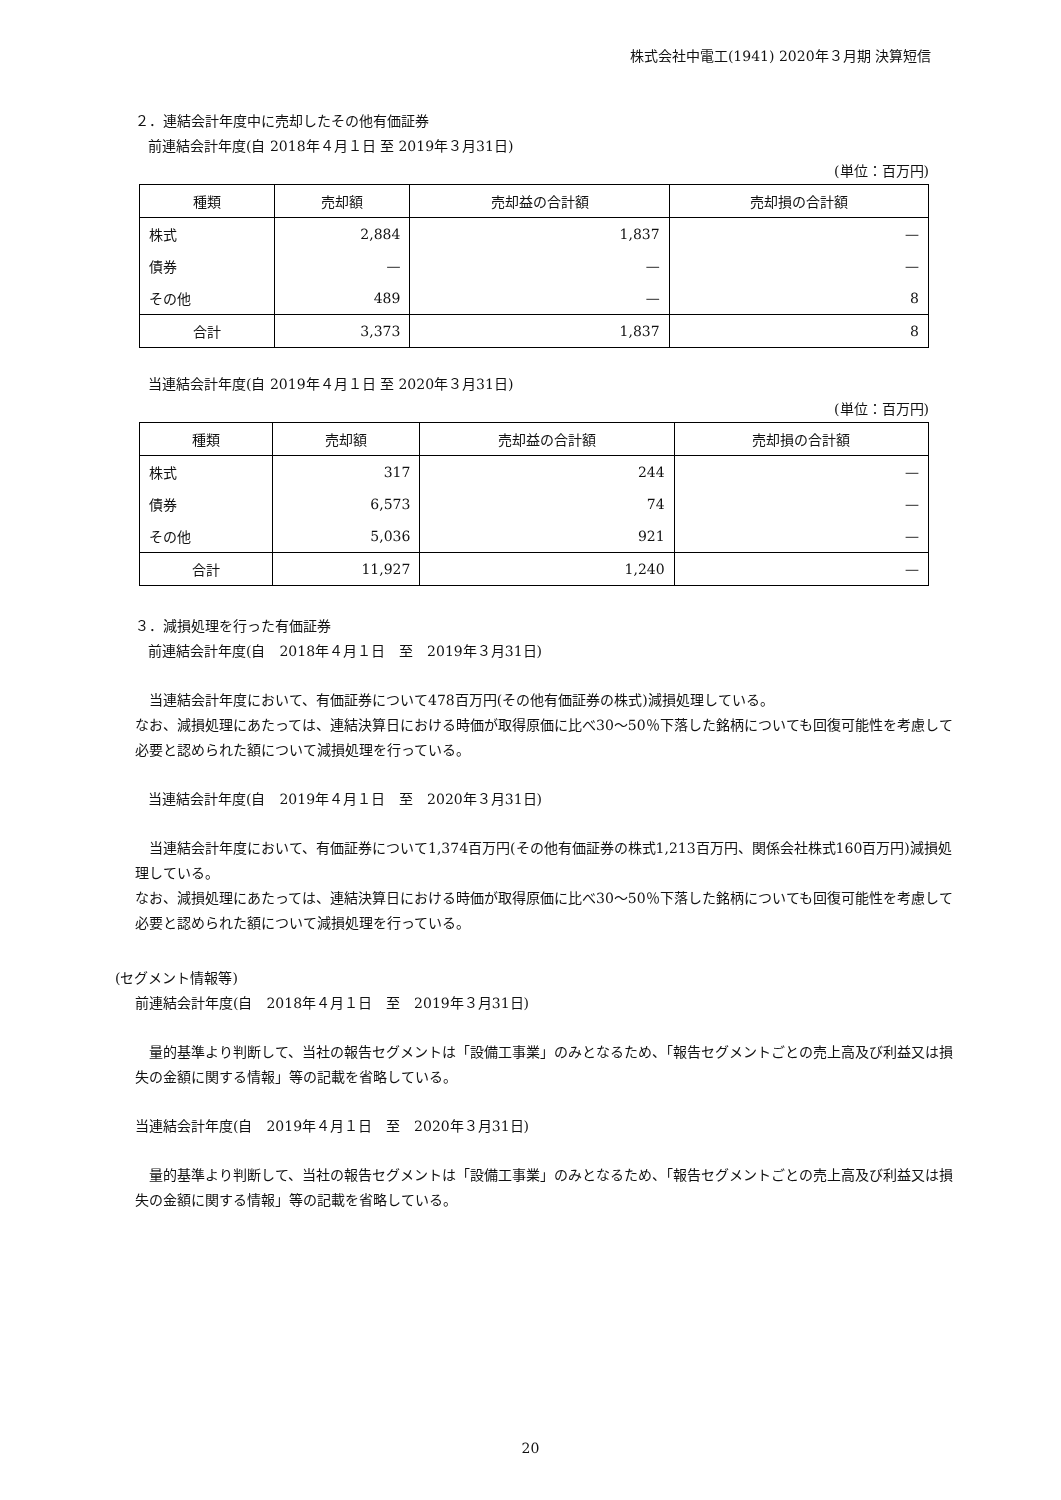株式会社中電工(1941) 2020年３月期 決算短信
２．連結会計年度中に売却したその他有価証券
前連結会計年度(自 2018年４月１日 至 2019年３月31日)
(単位：百万円)
| 種類 | 売却額 | 売却益の合計額 | 売却損の合計額 |
| --- | --- | --- | --- |
| 株式 | 2,884 | 1,837 | — |
| 債券 | — | — | — |
| その他 | 489 | — | 8 |
| 合計 | 3,373 | 1,837 | 8 |
当連結会計年度(自 2019年４月１日 至 2020年３月31日)
(単位：百万円)
| 種類 | 売却額 | 売却益の合計額 | 売却損の合計額 |
| --- | --- | --- | --- |
| 株式 | 317 | 244 | — |
| 債券 | 6,573 | 74 | — |
| その他 | 5,036 | 921 | — |
| 合計 | 11,927 | 1,240 | — |
３．減損処理を行った有価証券
前連結会計年度(自　2018年４月１日　至　2019年３月31日)
当連結会計年度において、有価証券について478百万円(その他有価証券の株式)減損処理している。
なお、減損処理にあたっては、連結決算日における時価が取得原価に比べ30～50％下落した銘柄についても回復可能性を考慮して必要と認められた額について減損処理を行っている。
当連結会計年度(自　2019年４月１日　至　2020年３月31日)
当連結会計年度において、有価証券について1,374百万円(その他有価証券の株式1,213百万円、関係会社株式160百万円)減損処理している。
なお、減損処理にあたっては、連結決算日における時価が取得原価に比べ30～50％下落した銘柄についても回復可能性を考慮して必要と認められた額について減損処理を行っている。
(セグメント情報等)
前連結会計年度(自　2018年４月１日　至　2019年３月31日)
量的基準より判断して、当社の報告セグメントは「設備工事業」のみとなるため、「報告セグメントごとの売上高及び利益又は損失の金額に関する情報」等の記載を省略している。
当連結会計年度(自　2019年４月１日　至　2020年３月31日)
量的基準より判断して、当社の報告セグメントは「設備工事業」のみとなるため、「報告セグメントごとの売上高及び利益又は損失の金額に関する情報」等の記載を省略している。
20